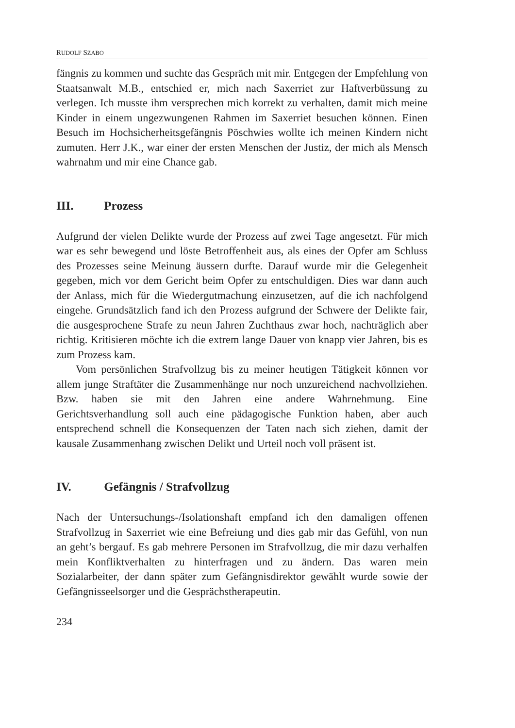RUDOLF SZABO
fängnis zu kommen und suchte das Gespräch mit mir. Entgegen der Empfehlung von Staatsanwalt M.B., entschied er, mich nach Saxerriet zur Haftverbüssung zu verlegen. Ich musste ihm versprechen mich korrekt zu verhalten, damit mich meine Kinder in einem ungezwungenen Rahmen im Saxerriet besuchen können. Einen Besuch im Hochsicherheitsgefängnis Pöschwies wollte ich meinen Kindern nicht zumuten. Herr J.K., war einer der ersten Menschen der Justiz, der mich als Mensch wahrnahm und mir eine Chance gab.
III. Prozess
Aufgrund der vielen Delikte wurde der Prozess auf zwei Tage angesetzt. Für mich war es sehr bewegend und löste Betroffenheit aus, als eines der Opfer am Schluss des Prozesses seine Meinung äussern durfte. Darauf wurde mir die Gelegenheit gegeben, mich vor dem Gericht beim Opfer zu entschuldigen. Dies war dann auch der Anlass, mich für die Wiedergutmachung einzusetzen, auf die ich nachfolgend eingehe. Grundsätzlich fand ich den Prozess aufgrund der Schwere der Delikte fair, die ausgesprochene Strafe zu neun Jahren Zuchthaus zwar hoch, nachträglich aber richtig. Kritisieren möchte ich die extrem lange Dauer von knapp vier Jahren, bis es zum Prozess kam.
Vom persönlichen Strafvollzug bis zu meiner heutigen Tätigkeit können vor allem junge Straftäter die Zusammenhänge nur noch unzureichend nachvollziehen. Bzw. haben sie mit den Jahren eine andere Wahrnehmung. Eine Gerichtsverhandlung soll auch eine pädagogische Funktion haben, aber auch entsprechend schnell die Konsequenzen der Taten nach sich ziehen, damit der kausale Zusammenhang zwischen Delikt und Urteil noch voll präsent ist.
IV. Gefängnis / Strafvollzug
Nach der Untersuchungs-/Isolationshaft empfand ich den damaligen offenen Strafvollzug in Saxerriet wie eine Befreiung und dies gab mir das Gefühl, von nun an geht’s bergauf. Es gab mehrere Personen im Strafvollzug, die mir dazu verhalfen mein Konfliktverhalten zu hinterfragen und zu ändern. Das waren mein Sozialarbeiter, der dann später zum Gefängnisdirektor gewählt wurde sowie der Gefängnisseelsorger und die Gesprächstherapeutin.
234